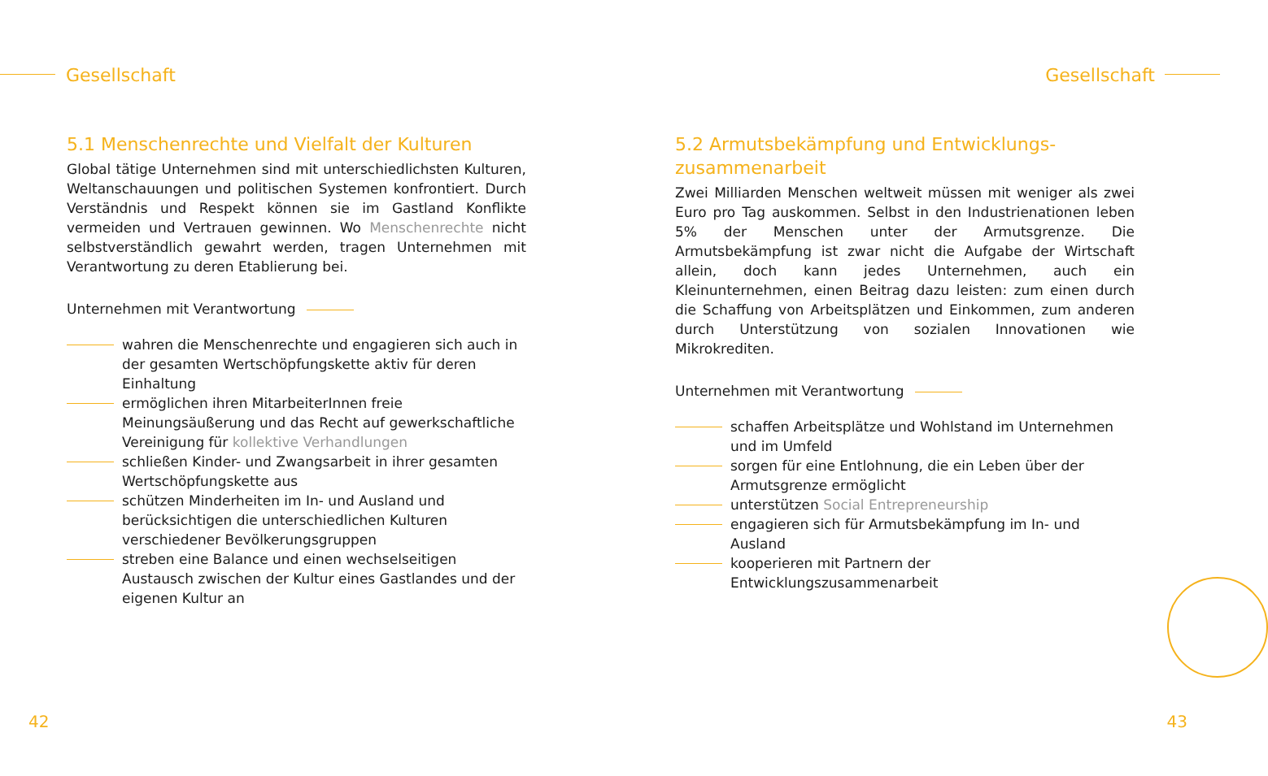Gesellschaft
5.1 Menschenrechte und Vielfalt der Kulturen
Global tätige Unternehmen sind mit unterschiedlichsten Kulturen, Weltanschauungen und politischen Systemen konfrontiert. Durch Verständnis und Respekt können sie im Gastland Konflikte vermeiden und Vertrauen gewinnen. Wo Menschenrechte nicht selbstverständlich gewahrt werden, tragen Unternehmen mit Verantwortung zu deren Etablierung bei.
Unternehmen mit Verantwortung
wahren die Menschenrechte und engagieren sich auch in der gesamten Wertschöpfungskette aktiv für deren Einhaltung
ermöglichen ihren MitarbeiterInnen freie Meinungsäußerung und das Recht auf gewerkschaftliche Vereinigung für kollektive Verhandlungen
schließen Kinder- und Zwangsarbeit in ihrer gesamten Wertschöpfungskette aus
schützen Minderheiten im In- und Ausland und berücksichtigen die unterschiedlichen Kulturen verschiedener Bevölkerungsgruppen
streben eine Balance und einen wechselseitigen Austausch zwischen der Kultur eines Gastlandes und der eigenen Kultur an
42
Gesellschaft
5.2 Armutsbekämpfung und Entwicklungs-
zusammenarbeit
Zwei Milliarden Menschen weltweit müssen mit weniger als zwei Euro pro Tag auskommen. Selbst in den Industrienationen leben 5% der Menschen unter der Armutsgrenze. Die Armutsbekämpfung ist zwar nicht die Aufgabe der Wirtschaft allein, doch kann jedes Unternehmen, auch ein Kleinunternehmen, einen Beitrag dazu leisten: zum einen durch die Schaffung von Arbeitsplätzen und Einkommen, zum anderen durch Unterstützung von sozialen Innovationen wie Mikrokrediten.
Unternehmen mit Verantwortung
schaffen Arbeitsplätze und Wohlstand im Unternehmen und im Umfeld
sorgen für eine Entlohnung, die ein Leben über der Armutsgrenze ermöglicht
unterstützen Social Entrepreneurship
engagieren sich für Armutsbekämpfung im In- und Ausland
kooperieren mit Partnern der Entwicklungszusammenarbeit
43